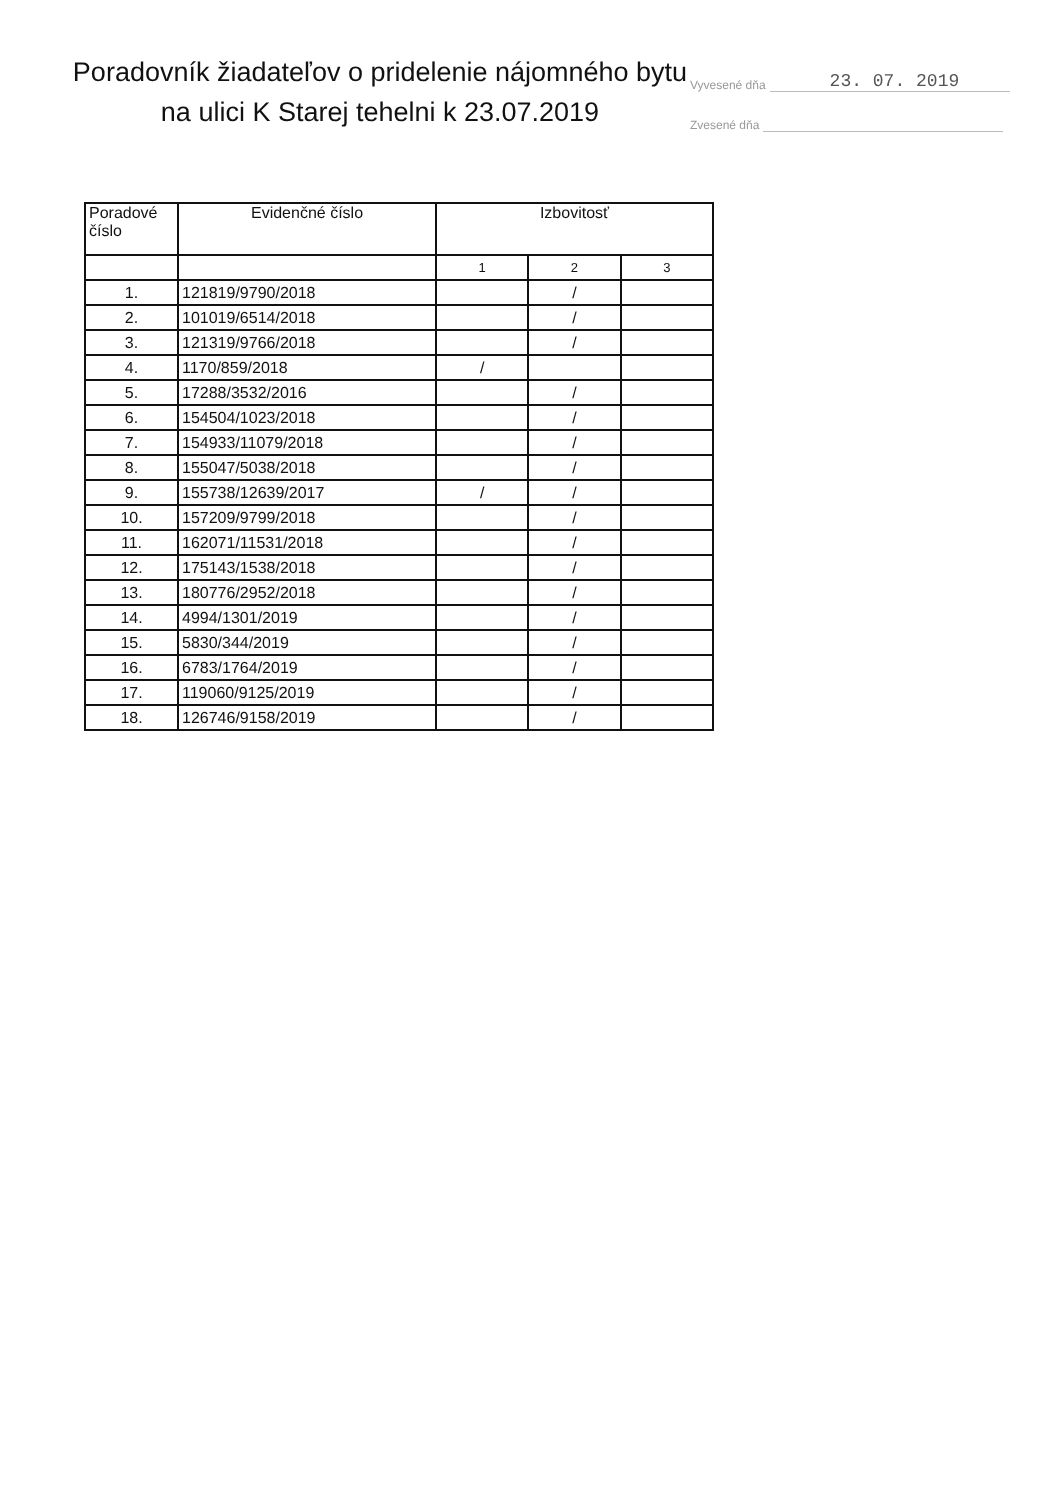Vyvesené dňa 23. 07. 2019
Zvesené dňa
Poradovník žiadateľov o pridelenie nájomného bytu na ulici K Starej tehelni k 23.07.2019
| Poradové číslo | Evidenčné číslo | Izbovitosť | | |
| --- | --- | --- | --- | --- |
| | | 1 | 2 | 3 |
| 1. | 121819/9790/2018 | | / | |
| 2. | 101019/6514/2018 | | / | |
| 3. | 121319/9766/2018 | | / | |
| 4. | 1170/859/2018 | / | | |
| 5. | 17288/3532/2016 | | / | |
| 6. | 154504/1023/2018 | | / | |
| 7. | 154933/11079/2018 | | / | |
| 8. | 155047/5038/2018 | | / | |
| 9. | 155738/12639/2017 | / | / | |
| 10. | 157209/9799/2018 | | / | |
| 11. | 162071/11531/2018 | | / | |
| 12. | 175143/1538/2018 | | / | |
| 13. | 180776/2952/2018 | | / | |
| 14. | 4994/1301/2019 | | / | |
| 15. | 5830/344/2019 | | / | |
| 16. | 6783/1764/2019 | | / | |
| 17. | 119060/9125/2019 | | / | |
| 18. | 126746/9158/2019 | | / | |